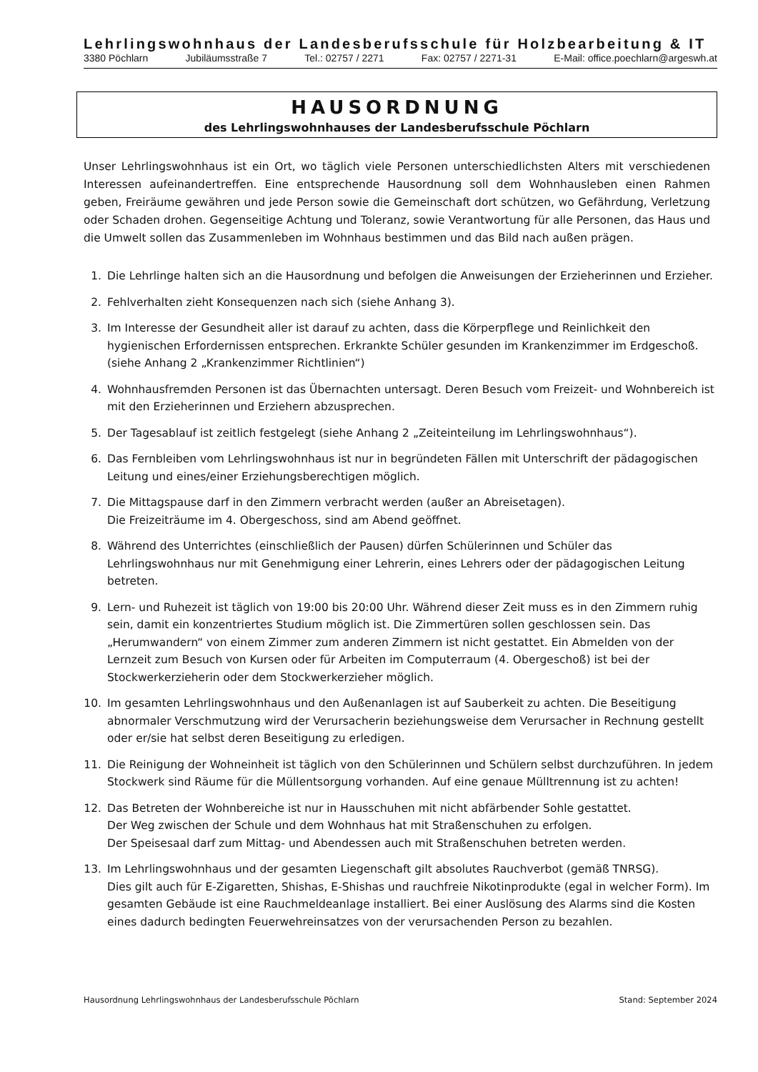Lehrlingswohnhaus der Landesberufsschule für Holzbearbeitung & IT
3380 Pöchlarn Jubiläumsstraße 7 Tel.: 02757 / 2271 Fax: 02757 / 2271-31 E-Mail: office.poechlarn@argeswh.at
HAUSORDNUNG
des Lehrlingswohnhauses der Landesberufsschule Pöchlarn
Unser Lehrlingswohnhaus ist ein Ort, wo täglich viele Personen unterschiedlichsten Alters mit verschiedenen Interessen aufeinandertreffen. Eine entsprechende Hausordnung soll dem Wohnhausleben einen Rahmen geben, Freiräume gewähren und jede Person sowie die Gemeinschaft dort schützen, wo Gefährdung, Verletzung oder Schaden drohen. Gegenseitige Achtung und Toleranz, sowie Verantwortung für alle Personen, das Haus und die Umwelt sollen das Zusammenleben im Wohnhaus bestimmen und das Bild nach außen prägen.
1. Die Lehrlinge halten sich an die Hausordnung und befolgen die Anweisungen der Erzieherinnen und Erzieher.
2. Fehlverhalten zieht Konsequenzen nach sich (siehe Anhang 3).
3. Im Interesse der Gesundheit aller ist darauf zu achten, dass die Körperpflege und Reinlichkeit den hygienischen Erfordernissen entsprechen. Erkrankte Schüler gesunden im Krankenzimmer im Erdgeschoß. (siehe Anhang 2 „Krankenzimmer Richtlinien“)
4. Wohnhausfremden Personen ist das Übernachten untersagt. Deren Besuch vom Freizeit- und Wohnbereich ist mit den Erzieherinnen und Erziehern abzusprechen.
5. Der Tagesablauf ist zeitlich festgelegt (siehe Anhang 2 „Zeiteinteilung im Lehrlingswohnhaus“).
6. Das Fernbleiben vom Lehrlingswohnhaus ist nur in begründeten Fällen mit Unterschrift der pädagogischen Leitung und eines/einer Erziehungsberechtigen möglich.
7. Die Mittagspause darf in den Zimmern verbracht werden (außer an Abreisetagen).
Die Freizeiträume im 4. Obergeschoss, sind am Abend geöffnet.
8. Während des Unterrichtes (einschließlich der Pausen) dürfen Schülerinnen und Schüler das Lehrlingswohnhaus nur mit Genehmigung einer Lehrerin, eines Lehrers oder der pädagogischen Leitung betreten.
9. Lern- und Ruhezeit ist täglich von 19:00 bis 20:00 Uhr. Während dieser Zeit muss es in den Zimmern ruhig sein, damit ein konzentriertes Studium möglich ist. Die Zimmertüren sollen geschlossen sein. Das „Herumwandern“ von einem Zimmer zum anderen Zimmern ist nicht gestattet. Ein Abmelden von der Lernzeit zum Besuch von Kursen oder für Arbeiten im Computerraum (4. Obergeschoß) ist bei der Stockwerkerzieherin oder dem Stockwerkerzieher möglich.
10. Im gesamten Lehrlingswohnhaus und den Außenanlagen ist auf Sauberkeit zu achten. Die Beseitigung abnormaler Verschmutzung wird der Verursacherin beziehungsweise dem Verursacher in Rechnung gestellt oder er/sie hat selbst deren Beseitigung zu erledigen.
11. Die Reinigung der Wohneinheit ist täglich von den Schülerinnen und Schülern selbst durchzuführen. In jedem Stockwerk sind Räume für die Müllentsorgung vorhanden. Auf eine genaue Mülltrennung ist zu achten!
12. Das Betreten der Wohnbereiche ist nur in Hausschuhen mit nicht abfärbender Sohle gestattet.
Der Weg zwischen der Schule und dem Wohnhaus hat mit Straßenschuhen zu erfolgen.
Der Speisesaal darf zum Mittag- und Abendessen auch mit Straßenschuhen betreten werden.
13. Im Lehrlingswohnhaus und der gesamten Liegenschaft gilt absolutes Rauchverbot (gemäß TNRSG).
Dies gilt auch für E-Zigaretten, Shishas, E-Shishas und rauchfreie Nikotinprodukte (egal in welcher Form). Im gesamten Gebäude ist eine Rauchmeldeanlage installiert. Bei einer Auslösung des Alarms sind die Kosten eines dadurch bedingten Feuerwehreinsatzes von der verursachenden Person zu bezahlen.
Hausordnung Lehrlingswohnhaus der Landesberufsschule Pöchlarn Stand: September 2024